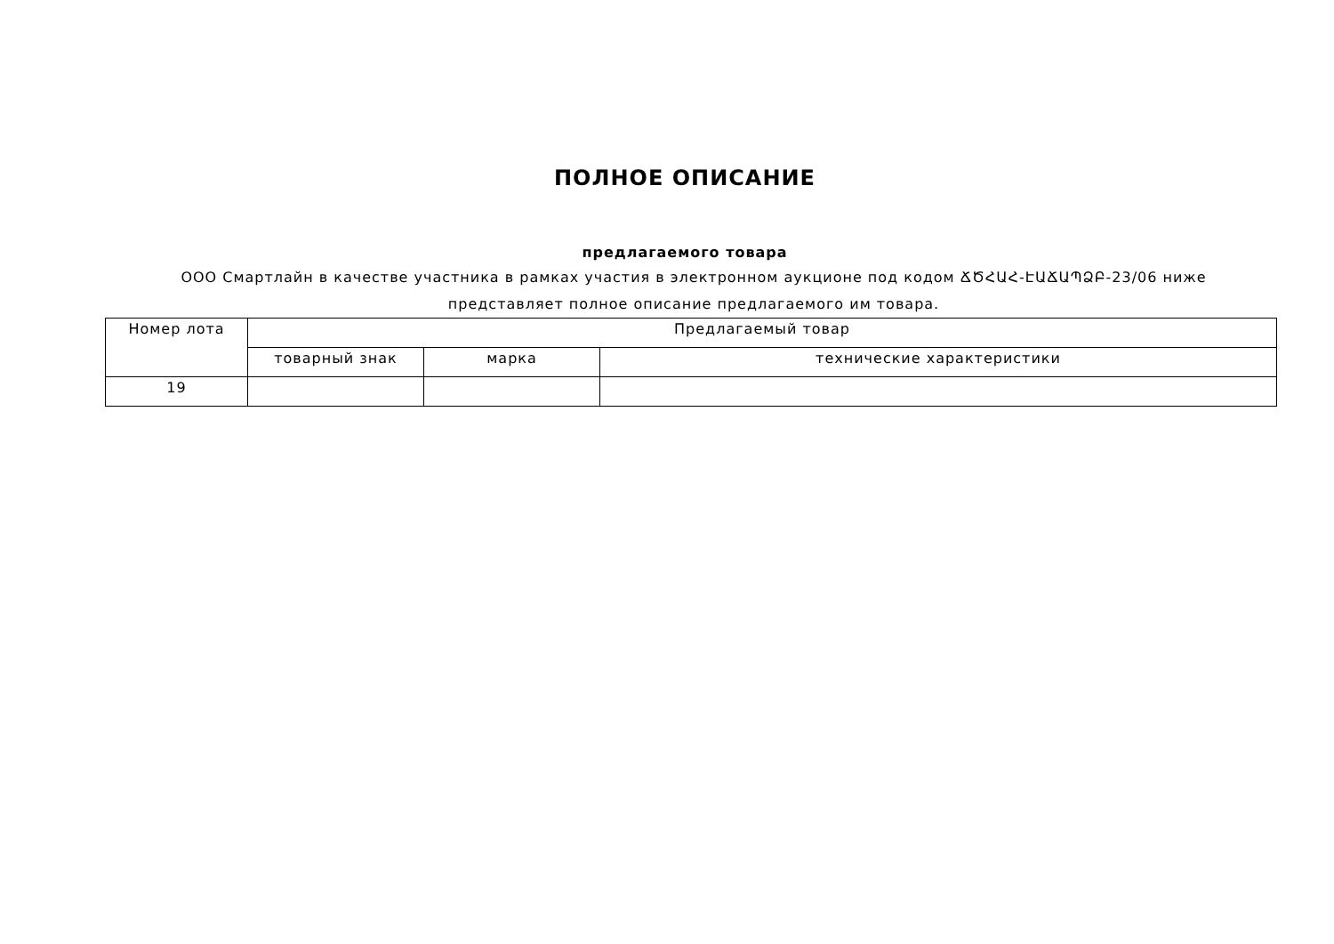ПОЛНОЕ ОПИСАНИЕ
предлагаемого товара
ООО Смартлайн в качестве участника в рамках участия в электронном аукционе под кодом ՃԾՀԱՀ-ԷԱՃԱՊՁԲ-23/06 ниже представляет полное описание предлагаемого им товара.
| Номер лота | Предлагаемый товар | | |
| --- | --- | --- | --- |
| | товарный знак | марка | технические характеристики |
| 19 | | | |